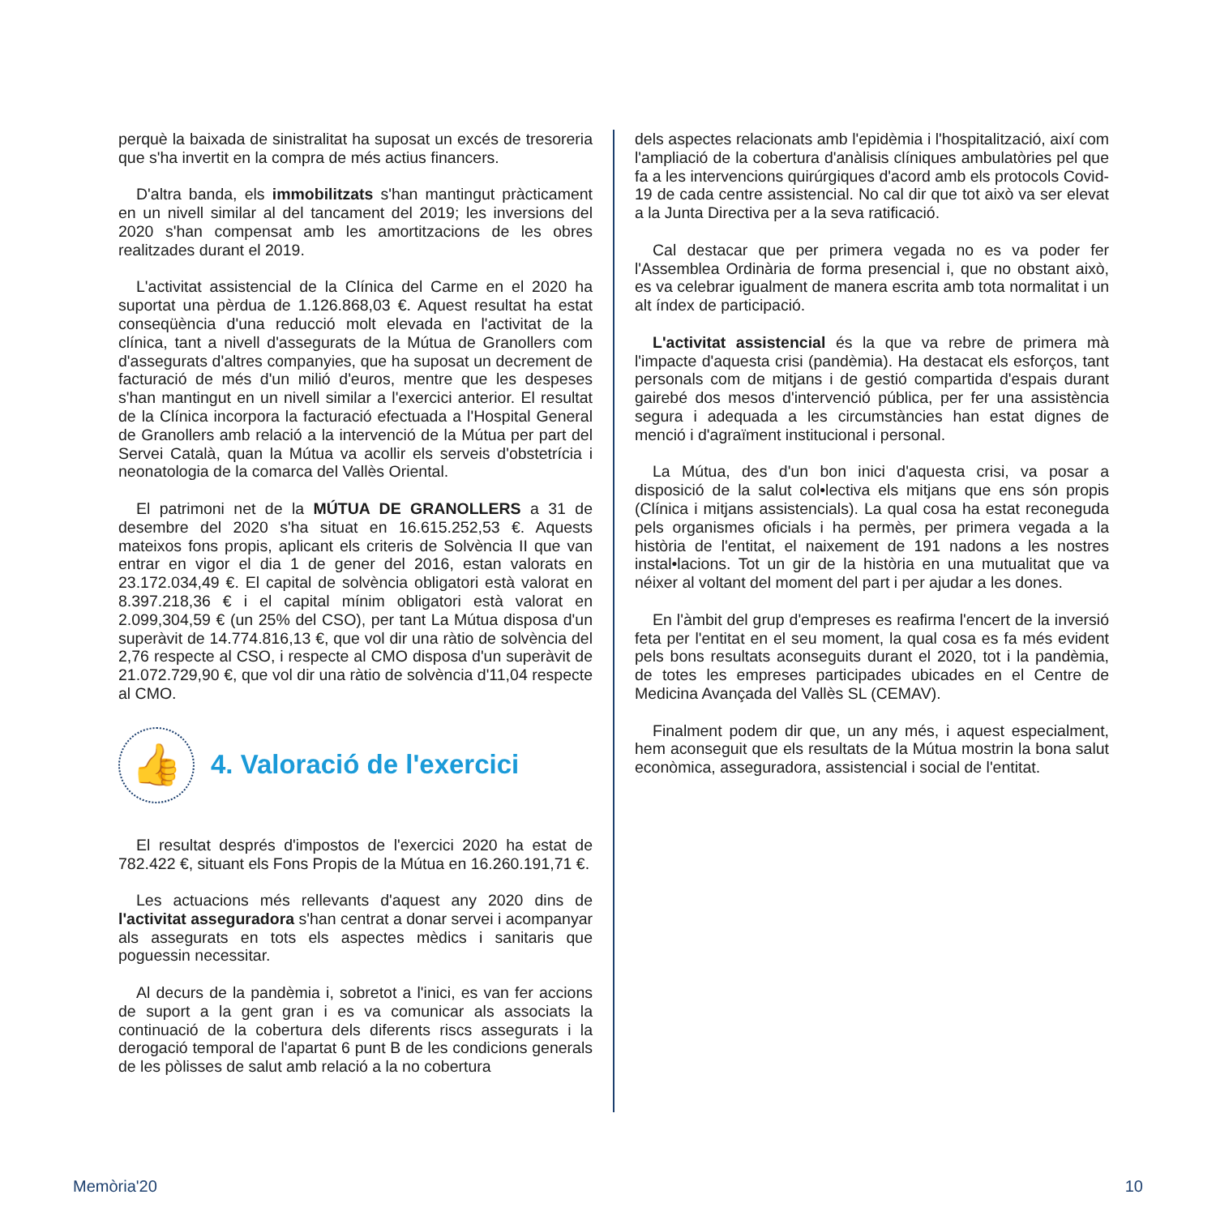perquè la baixada de sinistralitat ha suposat un excés de tresoreria que s'ha invertit en la compra de més actius financers.
D'altra banda, els immobilitzats s'han mantingut pràcticament en un nivell similar al del tancament del 2019; les inversions del 2020 s'han compensat amb les amortitzacions de les obres realitzades durant el 2019.
L'activitat assistencial de la Clínica del Carme en el 2020 ha suportat una pèrdua de 1.126.868,03 €. Aquest resultat ha estat conseqüència d'una reducció molt elevada en l'activitat de la clínica, tant a nivell d'assegurats de la Mútua de Granollers com d'assegurats d'altres companyies, que ha suposat un decrement de facturació de més d'un milió d'euros, mentre que les despeses s'han mantingut en un nivell similar a l'exercici anterior. El resultat de la Clínica incorpora la facturació efectuada a l'Hospital General de Granollers amb relació a la intervenció de la Mútua per part del Servei Català, quan la Mútua va acollir els serveis d'obstetrícia i neonatologia de la comarca del Vallès Oriental.
El patrimoni net de la MÚTUA DE GRANOLLERS a 31 de desembre del 2020 s'ha situat en 16.615.252,53 €. Aquests mateixos fons propis, aplicant els criteris de Solvència II que van entrar en vigor el dia 1 de gener del 2016, estan valorats en 23.172.034,49 €. El capital de solvència obligatori està valorat en 8.397.218,36 € i el capital mínim obligatori està valorat en 2.099,304,59 € (un 25% del CSO), per tant La Mútua disposa d'un superàvit de 14.774.816,13 €, que vol dir una ràtio de solvència del 2,76 respecte al CSO, i respecte al CMO disposa d'un superàvit de 21.072.729,90 €, que vol dir una ràtio de solvència d'11,04 respecte al CMO.
👍 4. Valoració de l'exercici
El resultat després d'impostos de l'exercici 2020 ha estat de 782.422 €, situant els Fons Propis de la Mútua en 16.260.191,71 €.
Les actuacions més rellevants d'aquest any 2020 dins de l'activitat asseguradora s'han centrat a donar servei i acompanyar als assegurats en tots els aspectes mèdics i sanitaris que poguessin necessitar.
Al decurs de la pandèmia i, sobretot a l'inici, es van fer accions de suport a la gent gran i es va comunicar als associats la continuació de la cobertura dels diferents riscs assegurats i la derogació temporal de l'apartat 6 punt B de les condicions generals de les pòlisses de salut amb relació a la no cobertura
dels aspectes relacionats amb l'epidèmia i l'hospitalització, així com l'ampliació de la cobertura d'anàlisis clíniques ambulatòries pel que fa a les intervencions quirúrgiques d'acord amb els protocols Covid-19 de cada centre assistencial. No cal dir que tot això va ser elevat a la Junta Directiva per a la seva ratificació.
Cal destacar que per primera vegada no es va poder fer l'Assemblea Ordinària de forma presencial i, que no obstant això, es va celebrar igualment de manera escrita amb tota normalitat i un alt índex de participació.
L'activitat assistencial és la que va rebre de primera mà l'impacte d'aquesta crisi (pandèmia). Ha destacat els esforços, tant personals com de mitjans i de gestió compartida d'espais durant gairebé dos mesos d'intervenció pública, per fer una assistència segura i adequada a les circumstàncies han estat dignes de menció i d'agraïment institucional i personal.
La Mútua, des d'un bon inici d'aquesta crisi, va posar a disposició de la salut col•lectiva els mitjans que ens són propis (Clínica i mitjans assistencials). La qual cosa ha estat reconeguda pels organismes oficials i ha permès, per primera vegada a la història de l'entitat, el naixement de 191 nadons a les nostres instal•lacions. Tot un gir de la història en una mutualitat que va néixer al voltant del moment del part i per ajudar a les dones.
En l'àmbit del grup d'empreses es reafirma l'encert de la inversió feta per l'entitat en el seu moment, la qual cosa es fa més evident pels bons resultats aconseguits durant el 2020, tot i la pandèmia, de totes les empreses participades ubicades en el Centre de Medicina Avançada del Vallès SL (CEMAV).
Finalment podem dir que, un any més, i aquest especialment, hem aconseguit que els resultats de la Mútua mostrin la bona salut econòmica, asseguradora, assistencial i social de l'entitat.
Memòria'20 10